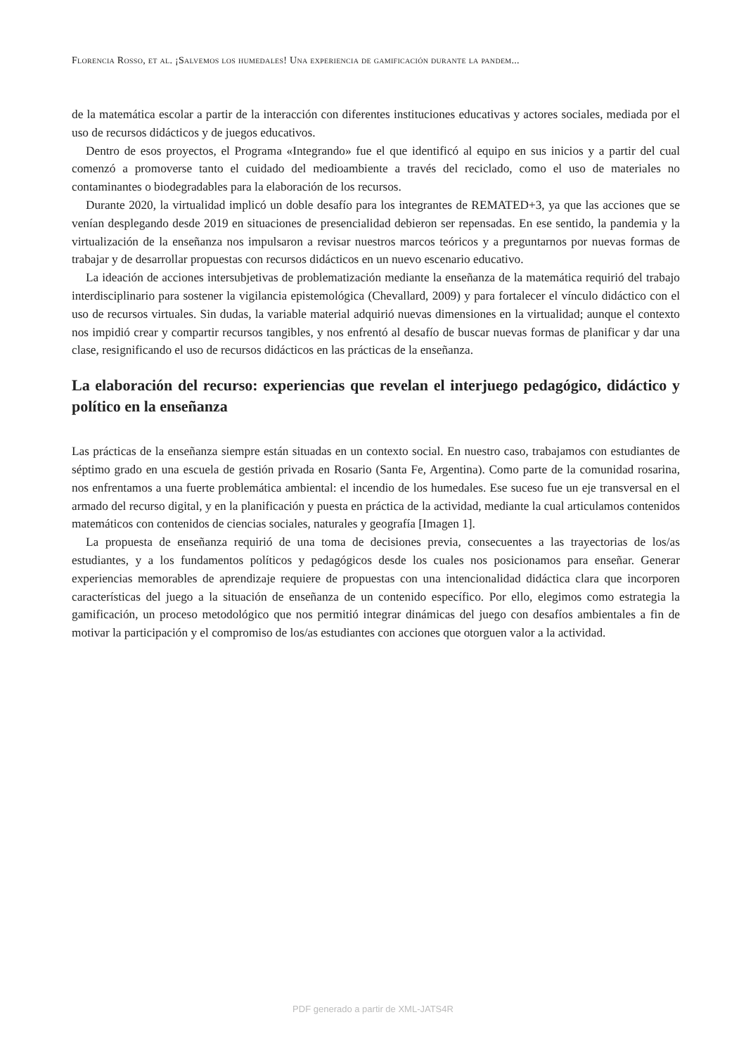Florencia Rosso, et al. ¡Salvemos los humedales! Una experiencia de gamificación durante la pandem...
de la matemática escolar a partir de la interacción con diferentes instituciones educativas y actores sociales, mediada por el uso de recursos didácticos y de juegos educativos.
Dentro de esos proyectos, el Programa «Integrando» fue el que identificó al equipo en sus inicios y a partir del cual comenzó a promoverse tanto el cuidado del medioambiente a través del reciclado, como el uso de materiales no contaminantes o biodegradables para la elaboración de los recursos.
Durante 2020, la virtualidad implicó un doble desafío para los integrantes de REMATED+3, ya que las acciones que se venían desplegando desde 2019 en situaciones de presencialidad debieron ser repensadas. En ese sentido, la pandemia y la virtualización de la enseñanza nos impulsaron a revisar nuestros marcos teóricos y a preguntarnos por nuevas formas de trabajar y de desarrollar propuestas con recursos didácticos en un nuevo escenario educativo.
La ideación de acciones intersubjetivas de problematización mediante la enseñanza de la matemática requirió del trabajo interdisciplinario para sostener la vigilancia epistemológica (Chevallard, 2009) y para fortalecer el vínculo didáctico con el uso de recursos virtuales. Sin dudas, la variable material adquirió nuevas dimensiones en la virtualidad; aunque el contexto nos impidió crear y compartir recursos tangibles, y nos enfrentó al desafío de buscar nuevas formas de planificar y dar una clase, resignificando el uso de recursos didácticos en las prácticas de la enseñanza.
La elaboración del recurso: experiencias que revelan el interjuego pedagógico, didáctico y político en la enseñanza
Las prácticas de la enseñanza siempre están situadas en un contexto social. En nuestro caso, trabajamos con estudiantes de séptimo grado en una escuela de gestión privada en Rosario (Santa Fe, Argentina). Como parte de la comunidad rosarina, nos enfrentamos a una fuerte problemática ambiental: el incendio de los humedales. Ese suceso fue un eje transversal en el armado del recurso digital, y en la planificación y puesta en práctica de la actividad, mediante la cual articulamos contenidos matemáticos con contenidos de ciencias sociales, naturales y geografía [Imagen 1].
La propuesta de enseñanza requirió de una toma de decisiones previa, consecuentes a las trayectorias de los/as estudiantes, y a los fundamentos políticos y pedagógicos desde los cuales nos posicionamos para enseñar. Generar experiencias memorables de aprendizaje requiere de propuestas con una intencionalidad didáctica clara que incorporen características del juego a la situación de enseñanza de un contenido específico. Por ello, elegimos como estrategia la gamificación, un proceso metodológico que nos permitió integrar dinámicas del juego con desafíos ambientales a fin de motivar la participación y el compromiso de los/as estudiantes con acciones que otorguen valor a la actividad.
PDF generado a partir de XML-JATS4R